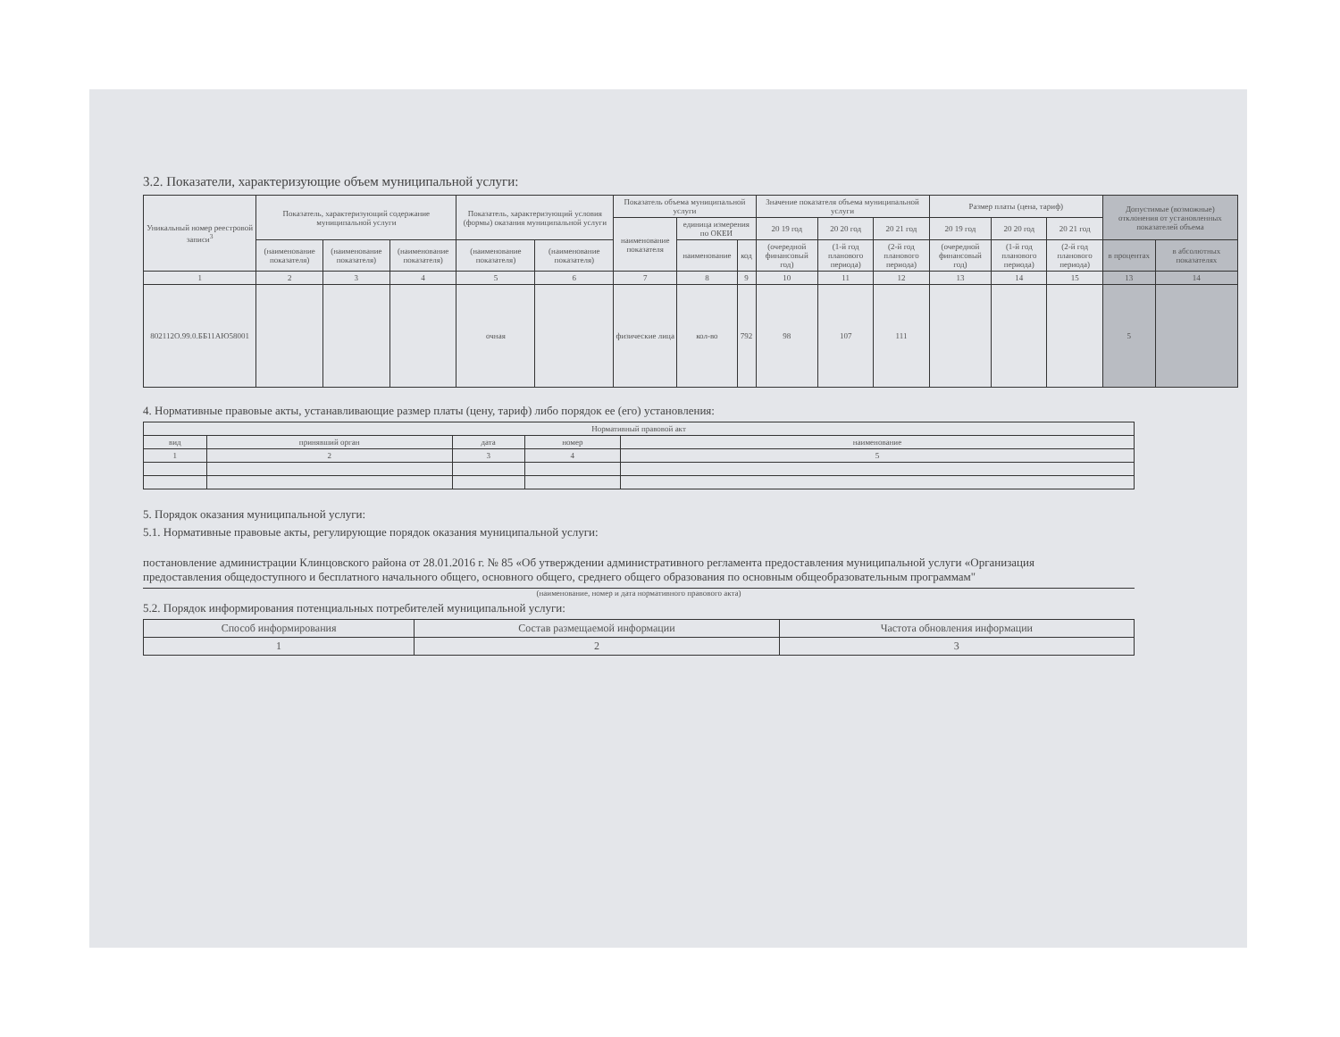3.2. Показатели, характеризующие объем муниципальной услуги:
| Уникальный номер реестровой записи<sup>3</sup> | Показатель, характеризующий содержание муниципальной услуги | | | Показатель, характеризующий условия (формы) оказания муниципальной услуги | | Показатель объема муниципальной услуги | | | Значение показателя объема муниципальной услуги | | | Размер платы (цена, тариф) | | | Допустимые (возможные) отклонения от установленных показателей объема | |
| --- | --- | --- | --- | --- | --- | --- | --- | --- | --- | --- | --- | --- | --- | --- | --- | --- |
| | | | | | | наименование показателя | единица измерения по ОКЕИ | | 20 19 год | 20 20 год | 20 21 год | 20 19 год | 20 20 год | 20 21 год | | |
| | (наименование показателя) | (наименование показателя) | (наименование показателя) | (наименование показателя) | (наименование показателя) | | наименование | код | (очередной финансовый год) | (1-й год планового периода) | (2-й год планового периода) | (очередной финансовый год) | (1-й год планового периода) | (2-й год планового периода) | в процентах | в абсолютных показателях |
| 1 | 2 | 3 | 4 | 5 | 6 | 7 | 8 | 9 | 10 | 11 | 12 | 13 | 14 | 15 | 13 | 14 |
| 802112О.99.0.ББ11АЮ58001 | | | | очная | | физические лица | кол-во | 792 | 98 | 107 | 111 | | | | 5 | |
4. Нормативные правовые акты, устанавливающие размер платы (цену, тариф) либо порядок ее (его) установления:
| Нормативный правовой акт | | | | |
| --- | --- | --- | --- | --- |
| вид | принявший орган | дата | номер | наименование |
| 1 | 2 | 3 | 4 | 5 |
5. Порядок оказания муниципальной услуги:
5.1. Нормативные правовые акты, регулирующие порядок оказания муниципальной услуги:
постановление администрации Клинцовского района от 28.01.2016 г. № 85 «Об утверждении административного регламента предоставления муниципальной услуги «Организация предоставления общедоступного и бесплатного начального общего, основного общего, среднего общего образования по основным общеобразовательным программам"
(наименование, номер и дата нормативного правового акта)
5.2. Порядок информирования потенциальных потребителей муниципальной услуги:
| Способ информирования | Состав размещаемой информации | Частота обновления информации |
| --- | --- | --- |
| 1 | 2 | 3 |